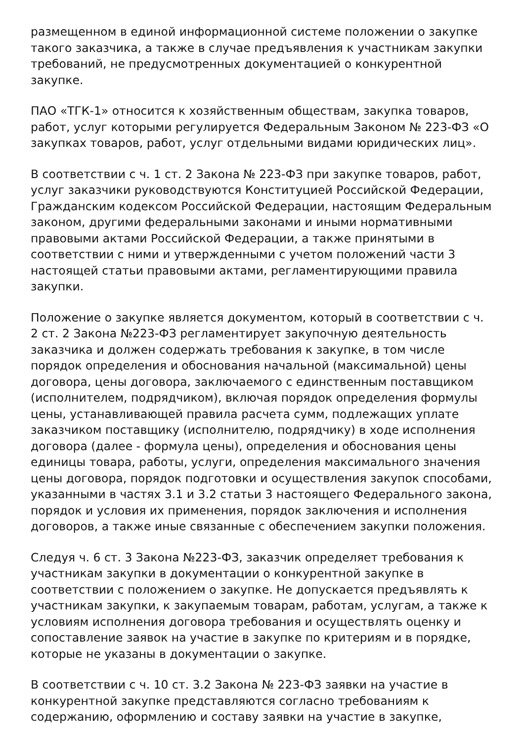размещенном в единой информационной системе положении о закупке такого заказчика, а также в случае предъявления к участникам закупки требований, не предусмотренных документацией о конкурентной закупке.
ПАО «ТГК-1» относится к хозяйственным обществам, закупка товаров, работ, услуг которыми регулируется Федеральным Законом № 223-ФЗ «О закупках товаров, работ, услуг отдельными видами юридических лиц».
В соответствии с ч. 1 ст. 2 Закона № 223-ФЗ при закупке товаров, работ, услуг заказчики руководствуются Конституцией Российской Федерации, Гражданским кодексом Российской Федерации, настоящим Федеральным законом, другими федеральными законами и иными нормативными правовыми актами Российской Федерации, а также принятыми в соответствии с ними и утвержденными с учетом положений части 3 настоящей статьи правовыми актами, регламентирующими правила закупки.
Положение о закупке является документом, который в соответствии с ч. 2 ст. 2 Закона №223-ФЗ регламентирует закупочную деятельность заказчика и должен содержать требования к закупке, в том числе порядок определения и обоснования начальной (максимальной) цены договора, цены договора, заключаемого с единственным поставщиком (исполнителем, подрядчиком), включая порядок определения формулы цены, устанавливающей правила расчета сумм, подлежащих уплате заказчиком поставщику (исполнителю, подрядчику) в ходе исполнения договора (далее - формула цены), определения и обоснования цены единицы товара, работы, услуги, определения максимального значения цены договора, порядок подготовки и осуществления закупок способами, указанными в частях 3.1 и 3.2 статьи 3 настоящего Федерального закона, порядок и условия их применения, порядок заключения и исполнения договоров, а также иные связанные с обеспечением закупки положения.
Следуя ч. 6 ст. 3 Закона №223-ФЗ, заказчик определяет требования к участникам закупки в документации о конкурентной закупке в соответствии с положением о закупке. Не допускается предъявлять к участникам закупки, к закупаемым товарам, работам, услугам, а также к условиям исполнения договора требования и осуществлять оценку и сопоставление заявок на участие в закупке по критериям и в порядке, которые не указаны в документации о закупке.
В соответствии с ч. 10 ст. 3.2 Закона № 223-ФЗ заявки на участие в конкурентной закупке представляются согласно требованиям к содержанию, оформлению и составу заявки на участие в закупке,